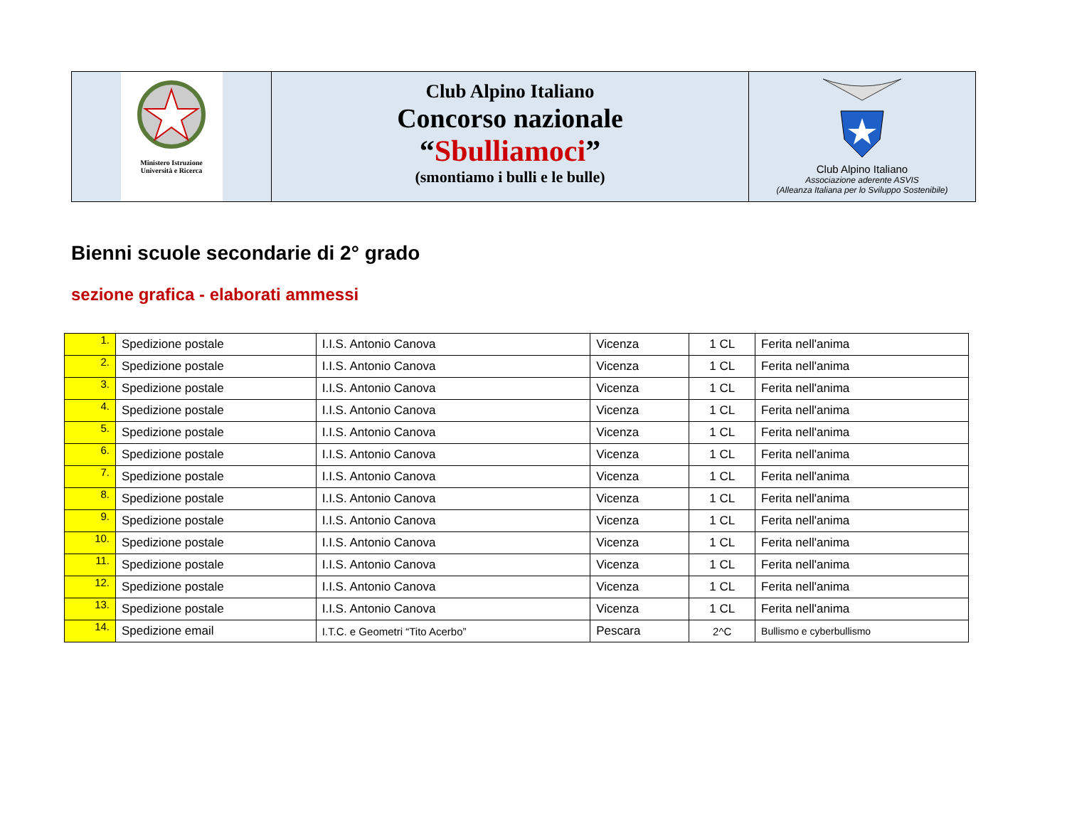Ministero Istruzione
Università e Ricerca
Club Alpino Italiano
Concorso nazionale
“Sbulliamoci”
(smontiamo i bulli e le bulle)
Club Alpino Italiano
Associazione aderente ASVIS
(Alleanza Italiana per lo Sviluppo Sostenibile)
Bienni scuole secondarie di 2° grado
sezione grafica - elaborati ammessi
| 1. | Spedizione postale | I.I.S. Antonio Canova | Vicenza | 1 CL | Ferita nell'anima |
| 2. | Spedizione postale | I.I.S. Antonio Canova | Vicenza | 1 CL | Ferita nell'anima |
| 3. | Spedizione postale | I.I.S. Antonio Canova | Vicenza | 1 CL | Ferita nell'anima |
| 4. | Spedizione postale | I.I.S. Antonio Canova | Vicenza | 1 CL | Ferita nell'anima |
| 5. | Spedizione postale | I.I.S. Antonio Canova | Vicenza | 1 CL | Ferita nell'anima |
| 6. | Spedizione postale | I.I.S. Antonio Canova | Vicenza | 1 CL | Ferita nell'anima |
| 7. | Spedizione postale | I.I.S. Antonio Canova | Vicenza | 1 CL | Ferita nell'anima |
| 8. | Spedizione postale | I.I.S. Antonio Canova | Vicenza | 1 CL | Ferita nell'anima |
| 9. | Spedizione postale | I.I.S. Antonio Canova | Vicenza | 1 CL | Ferita nell'anima |
| 10. | Spedizione postale | I.I.S. Antonio Canova | Vicenza | 1 CL | Ferita nell'anima |
| 11. | Spedizione postale | I.I.S. Antonio Canova | Vicenza | 1 CL | Ferita nell'anima |
| 12. | Spedizione postale | I.I.S. Antonio Canova | Vicenza | 1 CL | Ferita nell'anima |
| 13. | Spedizione postale | I.I.S. Antonio Canova | Vicenza | 1 CL | Ferita nell'anima |
| 14. | Spedizione email | I.T.C. e Geometri “Tito Acerbo” | Pescara | 2^C | Bullismo e cyberbullismo |